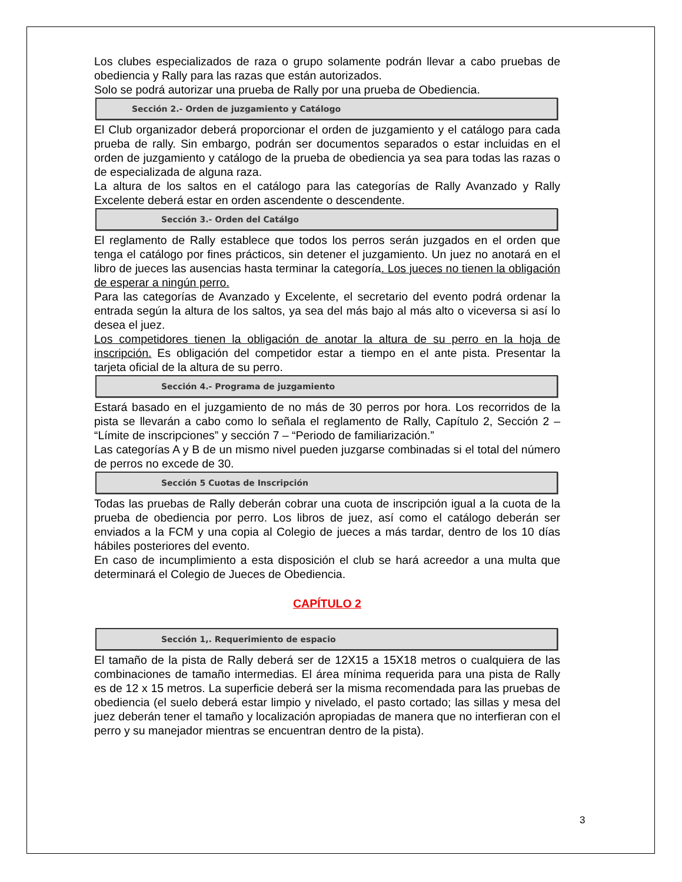Los clubes especializados de raza o grupo solamente podrán llevar a cabo pruebas de obediencia y Rally para las razas que están autorizados.
Solo se podrá autorizar una prueba de Rally por una prueba de Obediencia.
Sección 2.- Orden de juzgamiento y Catálogo
El Club organizador deberá proporcionar el orden de juzgamiento y el catálogo para cada prueba de rally. Sin embargo, podrán ser documentos separados o estar incluidas en el orden de juzgamiento y catálogo de la prueba de obediencia ya sea para todas las razas o de especializada de alguna raza.
La altura de los saltos en el catálogo para las categorías de Rally Avanzado y Rally Excelente deberá estar en orden ascendente o descendente.
Sección 3.- Orden del Catálgo
El reglamento de Rally establece que todos los perros serán juzgados en el orden que tenga el catálogo por fines prácticos, sin detener el juzgamiento. Un juez no anotará en el libro de jueces las ausencias hasta terminar la categoría. Los jueces no tienen la obligación de esperar a ningún perro.
Para las categorías de Avanzado y Excelente, el secretario del evento podrá ordenar la entrada según la altura de los saltos, ya sea del más bajo al más alto o viceversa si así lo desea el juez.
Los competidores tienen la obligación de anotar la altura de su perro en la hoja de inscripción. Es obligación del competidor estar a tiempo en el ante pista. Presentar la tarjeta oficial de la altura de su perro.
Sección 4.- Programa de juzgamiento
Estará basado en el juzgamiento de no más de 30 perros por hora. Los recorridos de la pista se llevarán a cabo como lo señala el reglamento de Rally, Capítulo 2, Sección 2 – “Límite de inscripciones” y sección 7 – “Periodo de familiarización.”
Las categorías A y B de un mismo nivel pueden juzgarse combinadas si el total del número de perros no excede de 30.
Sección 5 Cuotas de Inscripción
Todas las pruebas de Rally deberán cobrar una cuota de inscripción igual a la cuota de la prueba de obediencia por perro. Los libros de juez, así como el catálogo deberán ser enviados a la FCM y una copia al Colegio de jueces a más tardar, dentro de los 10 días hábiles posteriores del evento.
En caso de incumplimiento a esta disposición el club se hará acreedor a una multa que determinará el Colegio de Jueces de Obediencia.
CAPÍTULO 2
Sección 1,. Requerimiento de espacio
El tamaño de la pista de Rally deberá ser de 12X15 a 15X18 metros o cualquiera de las combinaciones de tamaño intermedias. El área mínima requerida para una pista de Rally es de 12 x 15 metros. La superficie deberá ser la misma recomendada para las pruebas de obediencia (el suelo deberá estar limpio y nivelado, el pasto cortado; las sillas y mesa del juez deberán tener el tamaño y localización apropiadas de manera que no interfieran con el perro y su manejador mientras se encuentran dentro de la pista).
3